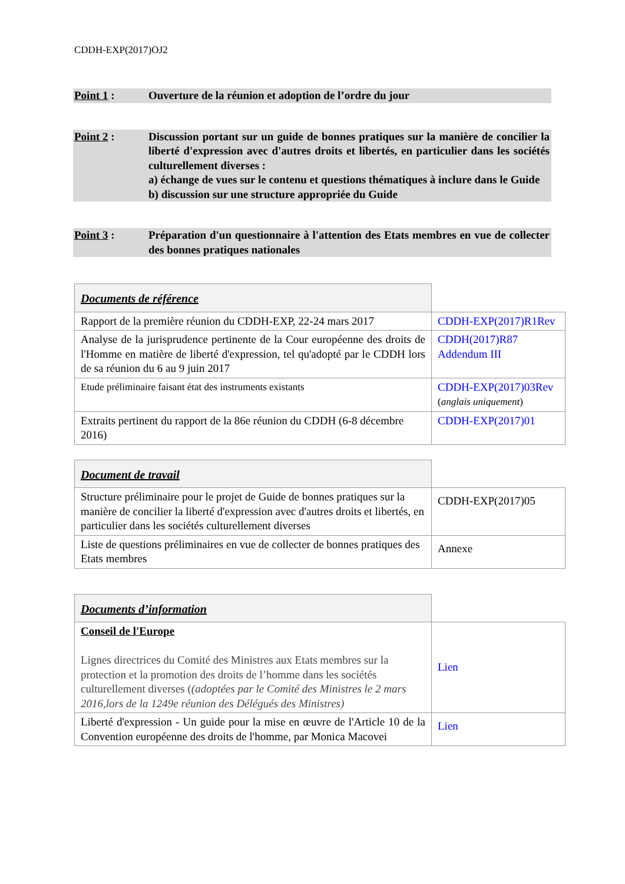CDDH-EXP(2017)OJ2
Point 1 : Ouverture de la réunion et adoption de l’ordre du jour
Point 2 : Discussion portant sur un guide de bonnes pratiques sur la manière de concilier la liberté d'expression avec d'autres droits et libertés, en particulier dans les sociétés culturellement diverses :
a) échange de vues sur le contenu et questions thématiques à inclure dans le Guide
b) discussion sur une structure appropriée du Guide
Point 3 : Préparation d'un questionnaire à l'attention des Etats membres en vue de collecter des bonnes pratiques nationales
| Documents de référence | |
| Rapport de la première réunion du CDDH-EXP, 22-24 mars 2017 | CDDH-EXP(2017)R1Rev |
| Analyse de la jurisprudence pertinente de la Cour européenne des droits de l'Homme en matière de liberté d'expression, tel qu'adopté par le CDDH lors de sa réunion du 6 au 9 juin 2017 | CDDH(2017)R87 Addendum III |
| Etude préliminaire faisant état des instruments existants | CDDH-EXP(2017)03Rev ( anglais uniquement ) |
| Extraits pertinent du rapport de la 86e réunion du CDDH (6-8 décembre 2016) | CDDH-EXP(2017)01 |
| Document de travail | |
| Structure préliminaire pour le projet de Guide de bonnes pratiques sur la manière de concilier la liberté d'expression avec d'autres droits et libertés, en particulier dans les sociétés culturellement diverses | CDDH-EXP(2017)05 |
| Liste de questions préliminaires en vue de collecter de bonnes pratiques des Etats membres | Annexe |
| Documents d’information | |
| Conseil de l'Europe Lignes directrices du Comité des Ministres aux Etats membres sur la protection et la promotion des droits de l’homme dans les sociétés culturellement diverses ( (adoptées par le Comité des Ministres le 2 mars 2016,lors de la 1249e réunion des Délégués des Ministres) | Lien |
| Liberté d'expression - Un guide pour la mise en œuvre de l'Article 10 de la Convention européenne des droits de l'homme, par Monica Macovei | Lien |